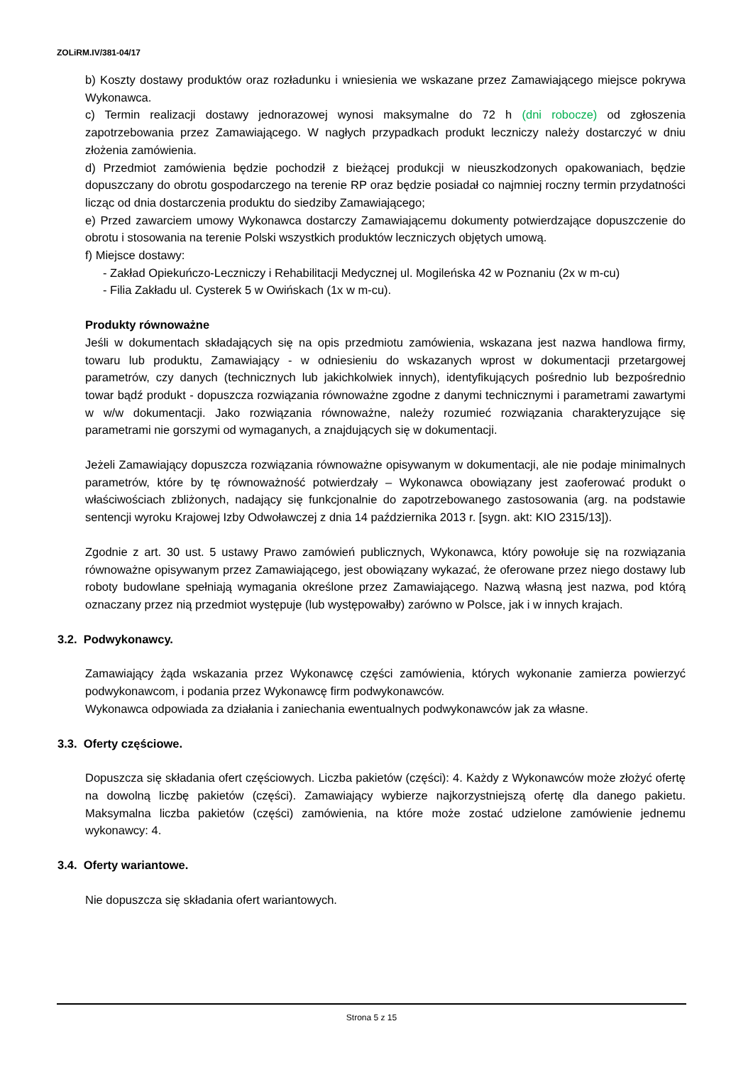ZOLiRM.IV/381-04/17
b) Koszty dostawy produktów oraz rozładunku i wniesienia we wskazane przez Zamawiającego miejsce pokrywa Wykonawca.
c) Termin realizacji dostawy jednorazowej wynosi maksymalne do 72 h (dni robocze) od zgłoszenia zapotrzebowania przez Zamawiającego. W nagłych przypadkach produkt leczniczy należy dostarczyć w dniu złożenia zamówienia.
d) Przedmiot zamówienia będzie pochodził z bieżącej produkcji w nieuszkodzonych opakowaniach, będzie dopuszczany do obrotu gospodarczego na terenie RP oraz będzie posiadał co najmniej roczny termin przydatności licząc od dnia dostarczenia produktu do siedziby Zamawiającego;
e) Przed zawarciem umowy Wykonawca dostarczy Zamawiającemu dokumenty potwierdzające dopuszczenie do obrotu i stosowania na terenie Polski wszystkich produktów leczniczych objętych umową.
f) Miejsce dostawy:
- Zakład Opiekuńczo-Leczniczy i Rehabilitacji Medycznej ul. Mogileńska 42 w Poznaniu (2x w m-cu)
- Filia Zakładu ul. Cysterek 5 w Owińskach (1x w m-cu).
Produkty równoważne
Jeśli w dokumentach składających się na opis przedmiotu zamówienia, wskazana jest nazwa handlowa firmy, towaru lub produktu, Zamawiający - w odniesieniu do wskazanych wprost w dokumentacji przetargowej parametrów, czy danych (technicznych lub jakichkolwiek innych), identyfikujących pośrednio lub bezpośrednio towar bądź produkt - dopuszcza rozwiązania równoważne zgodne z danymi technicznymi i parametrami zawartymi w w/w dokumentacji. Jako rozwiązania równoważne, należy rozumieć rozwiązania charakteryzujące się parametrami nie gorszymi od wymaganych, a znajdujących się w dokumentacji.
Jeżeli Zamawiający dopuszcza rozwiązania równoważne opisywanym w dokumentacji, ale nie podaje minimalnych parametrów, które by tę równoważność potwierdzały – Wykonawca obowiązany jest zaoferować produkt o właściwościach zbliżonych, nadający się funkcjonalnie do zapotrzebowanego zastosowania (arg. na podstawie sentencji wyroku Krajowej Izby Odwoławczej z dnia 14 października 2013 r. [sygn. akt: KIO 2315/13]).
Zgodnie z art. 30 ust. 5 ustawy Prawo zamówień publicznych, Wykonawca, który powołuje się na rozwiązania równoważne opisywanym przez Zamawiającego, jest obowiązany wykazać, że oferowane przez niego dostawy lub roboty budowlane spełniają wymagania określone przez Zamawiającego. Nazwą własną jest nazwa, pod którą oznaczany przez nią przedmiot występuje (lub występowałby) zarówno w Polsce, jak i w innych krajach.
3.2. Podwykonawcy.
Zamawiający żąda wskazania przez Wykonawcę części zamówienia, których wykonanie zamierza powierzyć podwykonawcom, i podania przez Wykonawcę firm podwykonawców.
Wykonawca odpowiada za działania i zaniechania ewentualnych podwykonawców jak za własne.
3.3. Oferty częściowe.
Dopuszcza się składania ofert częściowych. Liczba pakietów (części): 4. Każdy z Wykonawców może złożyć ofertę na dowolną liczbę pakietów (części). Zamawiający wybierze najkorzystniejszą ofertę dla danego pakietu. Maksymalna liczba pakietów (części) zamówienia, na które może zostać udzielone zamówienie jednemu wykonawcy: 4.
3.4. Oferty wariantowe.
Nie dopuszcza się składania ofert wariantowych.
Strona 5 z 15